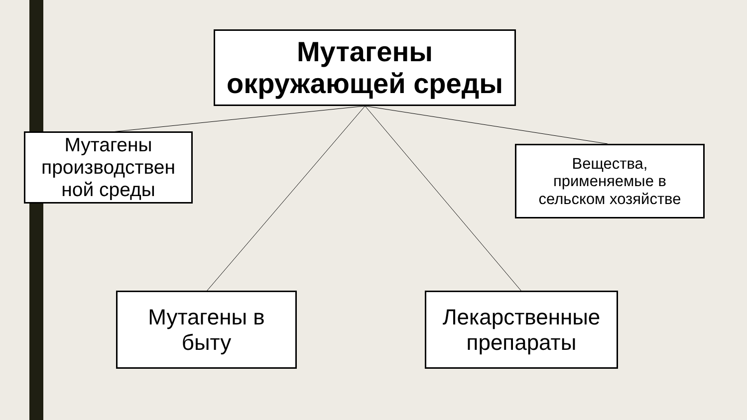Мутагены
окружающей среды
Мутагены
производствен
ной среды
Вещества,
применяемые в
сельском хозяйстве
Мутагены в
быту
Лекарственные
препараты